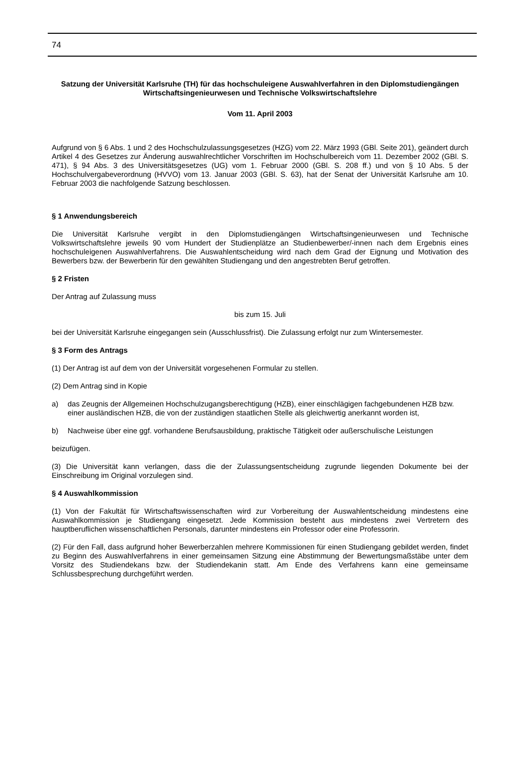74
Satzung der Universität Karlsruhe (TH) für das hochschuleigene Auswahlverfahren in den Diplomstudiengängen Wirtschaftsingenieurwesen und Technische Volkswirtschaftslehre
Vom 11. April 2003
Aufgrund von § 6 Abs. 1 und 2 des Hochschulzulassungsgesetzes (HZG) vom 22. März 1993 (GBl. Seite 201), geändert durch Artikel 4 des Gesetzes zur Änderung auswahlrechtlicher Vorschriften im Hochschulbereich vom 11. Dezember 2002 (GBl. S. 471), § 94 Abs. 3 des Universitätsgesetzes (UG) vom 1. Februar 2000 (GBl. S. 208 ff.) und von § 10 Abs. 5 der Hochschulvergabeverordnung (HVVO) vom 13. Januar 2003 (GBl. S. 63), hat der Senat der Universität Karlsruhe am 10. Februar 2003 die nachfolgende Satzung beschlossen.
§ 1 Anwendungsbereich
Die Universität Karlsruhe vergibt in den Diplomstudiengängen Wirtschaftsingenieurwesen und Technische Volkswirtschaftslehre jeweils 90 vom Hundert der Studienplätze an Studienbewerber/-innen nach dem Ergebnis eines hochschuleigenen Auswahlverfahrens. Die Auswahlentscheidung wird nach dem Grad der Eignung und Motivation des Bewerbers bzw. der Bewerberin für den gewählten Studiengang und den angestrebten Beruf getroffen.
§ 2 Fristen
Der Antrag auf Zulassung muss
bis zum 15. Juli
bei der Universität Karlsruhe eingegangen sein (Ausschlussfrist). Die Zulassung erfolgt nur zum Wintersemester.
§ 3 Form des Antrags
(1) Der Antrag ist auf dem von der Universität vorgesehenen Formular zu stellen.
(2) Dem Antrag sind in Kopie
a) das Zeugnis der Allgemeinen Hochschulzugangsberechtigung (HZB), einer einschlägigen fachgebundenen HZB bzw. einer ausländischen HZB, die von der zuständigen staatlichen Stelle als gleichwertig anerkannt worden ist,
b) Nachweise über eine ggf. vorhandene Berufsausbildung, praktische Tätigkeit oder außerschulische Leistungen
beizufügen.
(3) Die Universität kann verlangen, dass die der Zulassungsentscheidung zugrunde liegenden Dokumente bei der Einschreibung im Original vorzulegen sind.
§ 4 Auswahlkommission
(1) Von der Fakultät für Wirtschaftswissenschaften wird zur Vorbereitung der Auswahlentscheidung mindestens eine Auswahlkommission je Studiengang eingesetzt. Jede Kommission besteht aus mindestens zwei Vertretern des hauptberuflichen wissenschaftlichen Personals, darunter mindestens ein Professor oder eine Professorin.
(2) Für den Fall, dass aufgrund hoher Bewerberzahlen mehrere Kommissionen für einen Studiengang gebildet werden, findet zu Beginn des Auswahlverfahrens in einer gemeinsamen Sitzung eine Abstimmung der Bewertungsmaßstäbe unter dem Vorsitz des Studiendekans bzw. der Studiendekanin statt. Am Ende des Verfahrens kann eine gemeinsame Schlussbesprechung durchgeführt werden.